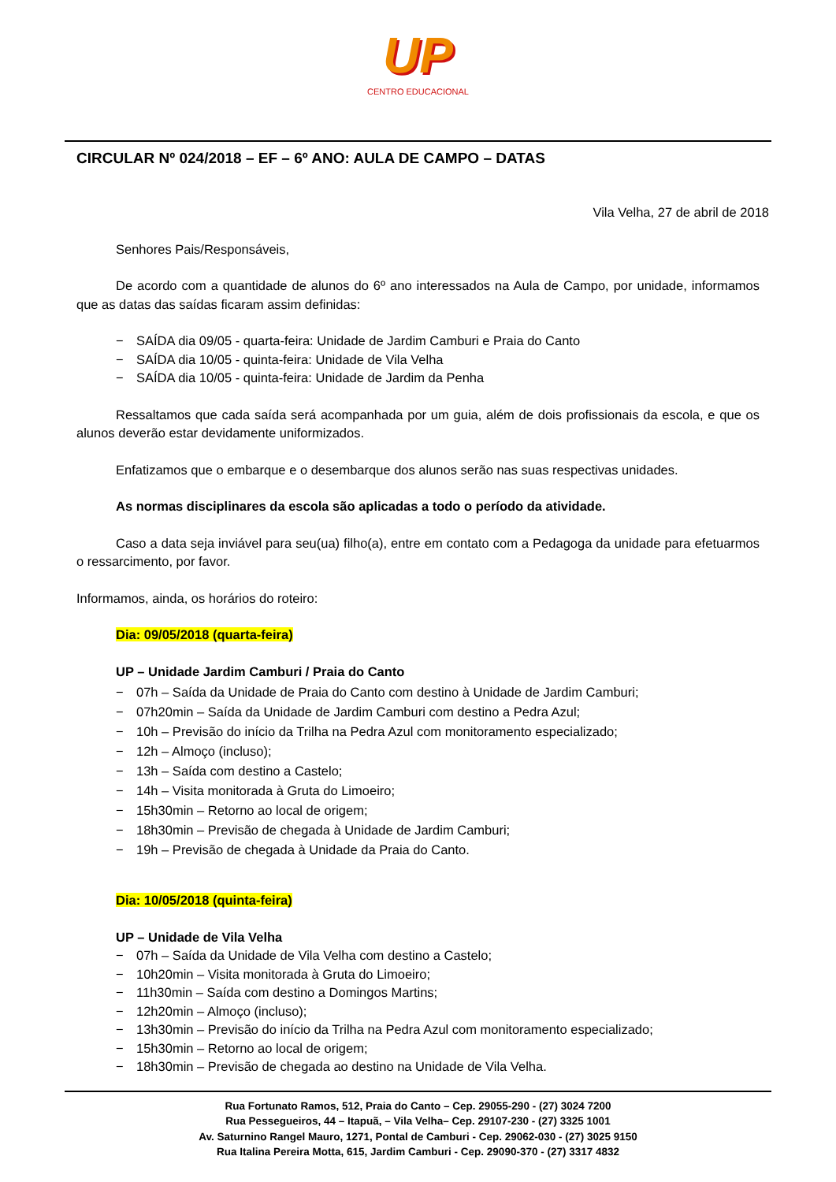UP
CENTRO EDUCACIONAL
CIRCULAR Nº 024/2018 – EF – 6º ANO: AULA DE CAMPO – DATAS
Vila Velha, 27 de abril de 2018
Senhores Pais/Responsáveis,
De acordo com a quantidade de alunos do 6º ano interessados na Aula de Campo, por unidade, informamos que as datas das saídas ficaram assim definidas:
− SAÍDA dia 09/05 - quarta-feira: Unidade de Jardim Camburi e Praia do Canto
− SAÍDA dia 10/05 - quinta-feira: Unidade de Vila Velha
− SAÍDA dia 10/05 - quinta-feira: Unidade de Jardim da Penha
Ressaltamos que cada saída será acompanhada por um guia, além de dois profissionais da escola, e que os alunos deverão estar devidamente uniformizados.
Enfatizamos que o embarque e o desembarque dos alunos serão nas suas respectivas unidades.
As normas disciplinares da escola são aplicadas a todo o período da atividade.
Caso a data seja inviável para seu(ua) filho(a), entre em contato com a Pedagoga da unidade para efetuarmos o ressarcimento, por favor.
Informamos, ainda, os horários do roteiro:
Dia: 09/05/2018 (quarta-feira)
UP – Unidade Jardim Camburi / Praia do Canto
− 07h – Saída da Unidade de Praia do Canto com destino à Unidade de Jardim Camburi;
− 07h20min – Saída da Unidade de Jardim Camburi com destino a Pedra Azul;
− 10h – Previsão do início da Trilha na Pedra Azul com monitoramento especializado;
− 12h – Almoço (incluso);
− 13h – Saída com destino a Castelo;
− 14h – Visita monitorada à Gruta do Limoeiro;
− 15h30min – Retorno ao local de origem;
− 18h30min – Previsão de chegada à Unidade de Jardim Camburi;
− 19h – Previsão de chegada à Unidade da Praia do Canto.
Dia: 10/05/2018 (quinta-feira)
UP – Unidade de Vila Velha
− 07h – Saída da Unidade de Vila Velha com destino a Castelo;
− 10h20min – Visita monitorada à Gruta do Limoeiro;
− 11h30min – Saída com destino a Domingos Martins;
− 12h20min – Almoço (incluso);
− 13h30min – Previsão do início da Trilha na Pedra Azul com monitoramento especializado;
− 15h30min – Retorno ao local de origem;
− 18h30min – Previsão de chegada ao destino na Unidade de Vila Velha.
Rua Fortunato Ramos, 512, Praia do Canto – Cep. 29055-290 - (27) 3024 7200
Rua Pessegueiros, 44 – Itapuã, – Vila Velha– Cep. 29107-230 - (27) 3325 1001
Av. Saturnino Rangel Mauro, 1271, Pontal de Camburi - Cep. 29062-030 - (27) 3025 9150
Rua Italina Pereira Motta, 615, Jardim Camburi - Cep. 29090-370 - (27) 3317 4832